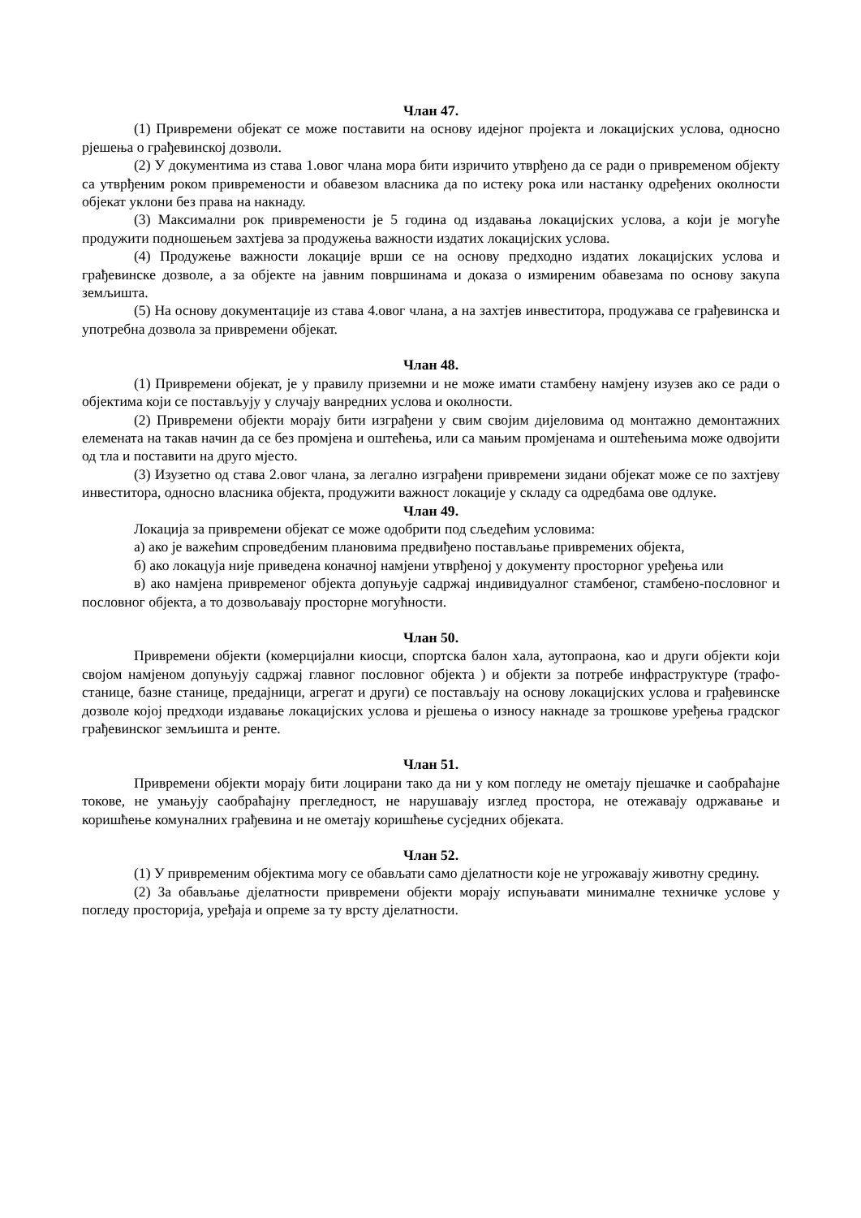Члан 47.
(1) Привремени објекат се може поставити на основу идејног пројекта и локацијских услова, односно рјешења о грађевинској дозволи.
(2) У документима из става 1.овог члана мора бити изричито утврђено да се ради о привременом објекту са утврђеним роком привремености и обавезом власника да по истеку рока или настанку одређених околности објекат уклони без права на накнаду.
(3) Максимални рок привремености је 5 година од издавања локацијских услова, а који је могуће продужити подношењем захтјева за продужења важности издатих локацијских услова.
(4) Продужење важности локације врши се на основу предходно издатих локацијских услова и грађевинске дозволе, а за објекте на јавним површинама и доказа о измиреним обавезама по основу закупа земљишта.
(5) На основу документације из става 4.овог члана, а на захтјев инвеститора, продужава се грађевинска и употребна дозвола за привремени објекат.
Члан 48.
(1) Привремени објекат, је у правилу приземни и не може имати стамбену намјену изузев ако се ради о објектима који се постављују у случају ванредних услова и околности.
(2) Привремени објекти морају бити изграђени у свим својим дијеловима од монтажно демонтажних елемената на такав начин да се без промјена и оштећења, или са мањим промјенама и оштећењима може одвојити од тла и поставити на друго мјесто.
(3) Изузетно од става 2.овог члана, за легално изграђени привремени зидани објекат може се по захтјеву инвеститора, односно власника објекта, продужити важност локације у складу са одредбама ове одлуке.
Члан 49.
Локација за привремени објекат се може одобрити под сљедећим условима:
а) ако је важећим спроведбеним плановима предвиђено постављање привремених објекта,
б) ако локацуја није приведена коначној намјени утврђеној у документу просторног уређења или
в) ако намјена привременог објекта допуњује садржај индивидуалног стамбеног, стамбено-пословног и пословног објекта, а то дозвољавају просторне могућности.
Члан 50.
Привремени објекти (комерцијални киосци, спортска балон хала, аутопраона, као и други објекти који својом намјеном допуњују садржај главног пословног објекта ) и објекти за потребе инфраструктуре (трафо-станице, базне станице, предајници, агрегат и други) се постављају на основу локацијских услова и грађевинске дозволе којој предходи издавање локацијских услова и рјешења о износу накнаде за трошкове уређења градског грађевинског земљишта и ренте.
Члан 51.
Привремени објекти морају бити лоцирани тако да ни у ком погледу не ометају пјешачке и саобраћајне токове, не умањују саобраћајну прегледност, не нарушавају изглед простора, не отежавају одржавање и коришћење комуналних грађевина и не ометају коришћење сусједних објеката.
Члан 52.
(1) У привременим објектима могу се обављати само дјелатности које не угрожавају животну средину.
(2) За обављање дјелатности привремени објекти морају испуњавати минималне техничке услове у погледу просторија, уређаја и опреме за ту врсту дјелатности.